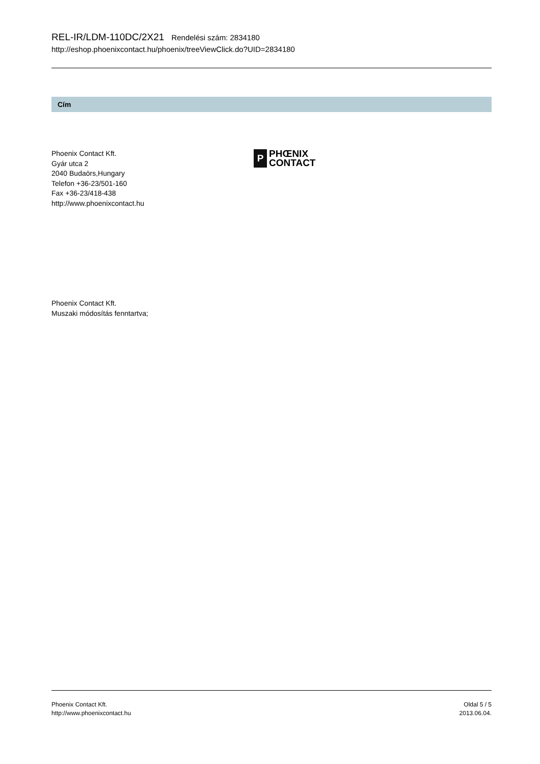REL-IR/LDM-110DC/2X21 Rendelési szám: 2834180
http://eshop.phoenixcontact.hu/phoenix/treeViewClick.do?UID=2834180
Cím
Phoenix Contact Kft.
Gyár utca 2
2040 Budaörs,Hungary
Telefon +36-23/501-160
Fax +36-23/418-438
http://www.phoenixcontact.hu
P
PHŒNIX
CONTACT
Phoenix Contact Kft.
Muszaki módosítás fenntartva;
Phoenix Contact Kft.
http://www.phoenixcontact.hu
Oldal 5 / 5
2013.06.04.